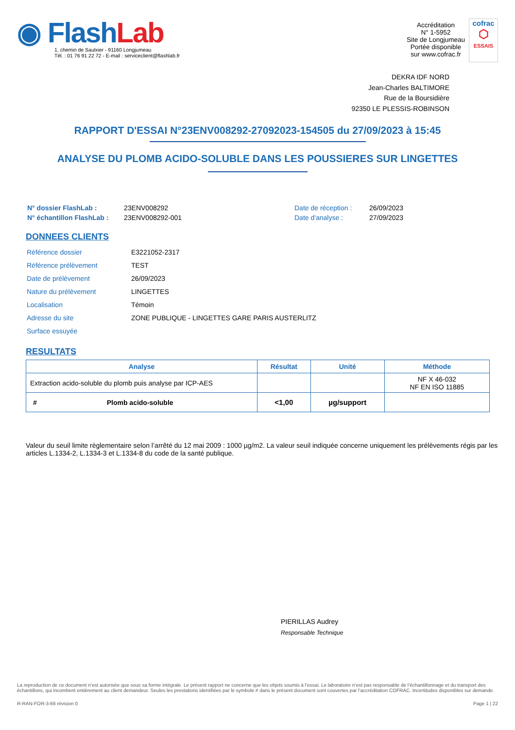◉ Flash Lab
1, chemin de Saulxier - 91160 Longjumeau
Tél. : 01 76 91 22 72 - E-mail : serviceclient@flashlab.fr
Accréditation
N° 1-5952
Site de Longjumeau
Portée disponible
sur www.cofrac.fr
cofrac
⬡
ESSAIS
DEKRA IDF NORD
Jean-Charles BALTIMORE
Rue de la Boursidière
92350 LE PLESSIS-ROBINSON
RAPPORT D'ESSAI N°23ENV008292-27092023-154505 du 27/09/2023 à 15:45
ANALYSE DU PLOMB ACIDO-SOLUBLE DANS LES POUSSIERES SUR LINGETTES
| N° dossier FlashLab : | 23ENV008292 |
| N° échantillon FlashLab : | 23ENV008292-001 |
| Date de réception : | 26/09/2023 |
| Date d'analyse : | 27/09/2023 |
DONNEES CLIENTS
| Référence dossier | E3221052-2317 |
| Référence prélèvement | TEST |
| Date de prélèvement | 26/09/2023 |
| Nature du prélèvement | LINGETTES |
| Localisation | Témoin |
| Adresse du site | ZONE PUBLIQUE - LINGETTES GARE PARIS AUSTERLITZ |
| Surface essuyée | |
RESULTATS
| Analyse | Résultat | Unité | Méthode |
| --- | --- | --- | --- |
| Extraction acido-soluble du plomb puis analyse par ICP-AES | | | NF X 46-032 NF EN ISO 11885 |
| # Plomb acido-soluble | <1,00 | µg/support | |
Valeur du seuil limite règlementaire selon l’arrêté du 12 mai 2009 : 1000 µg/m2. La valeur seuil indiquée concerne uniquement les prélèvements régis par les articles L.1334-2, L.1334-3 et L.1334-8 du code de la santé publique.
PIERILLAS Audrey
Responsable Technique
La reproduction de ce document n’est autorisée que sous sa forme intégrale. Le présent rapport ne concerne que les objets soumis à l’essai. Le laboratoire n’est pas responsable de l’échantillonnage et du transport des échantillons, qui incombent entièrement au client demandeur. Seules les prestations identifiées par le symbole # dans le présent document sont couvertes par l’accréditation COFRAC. Incertitudes disponibles sur demande.
R-RAN-FOR-3-66 révision 0 Page 1 | 22